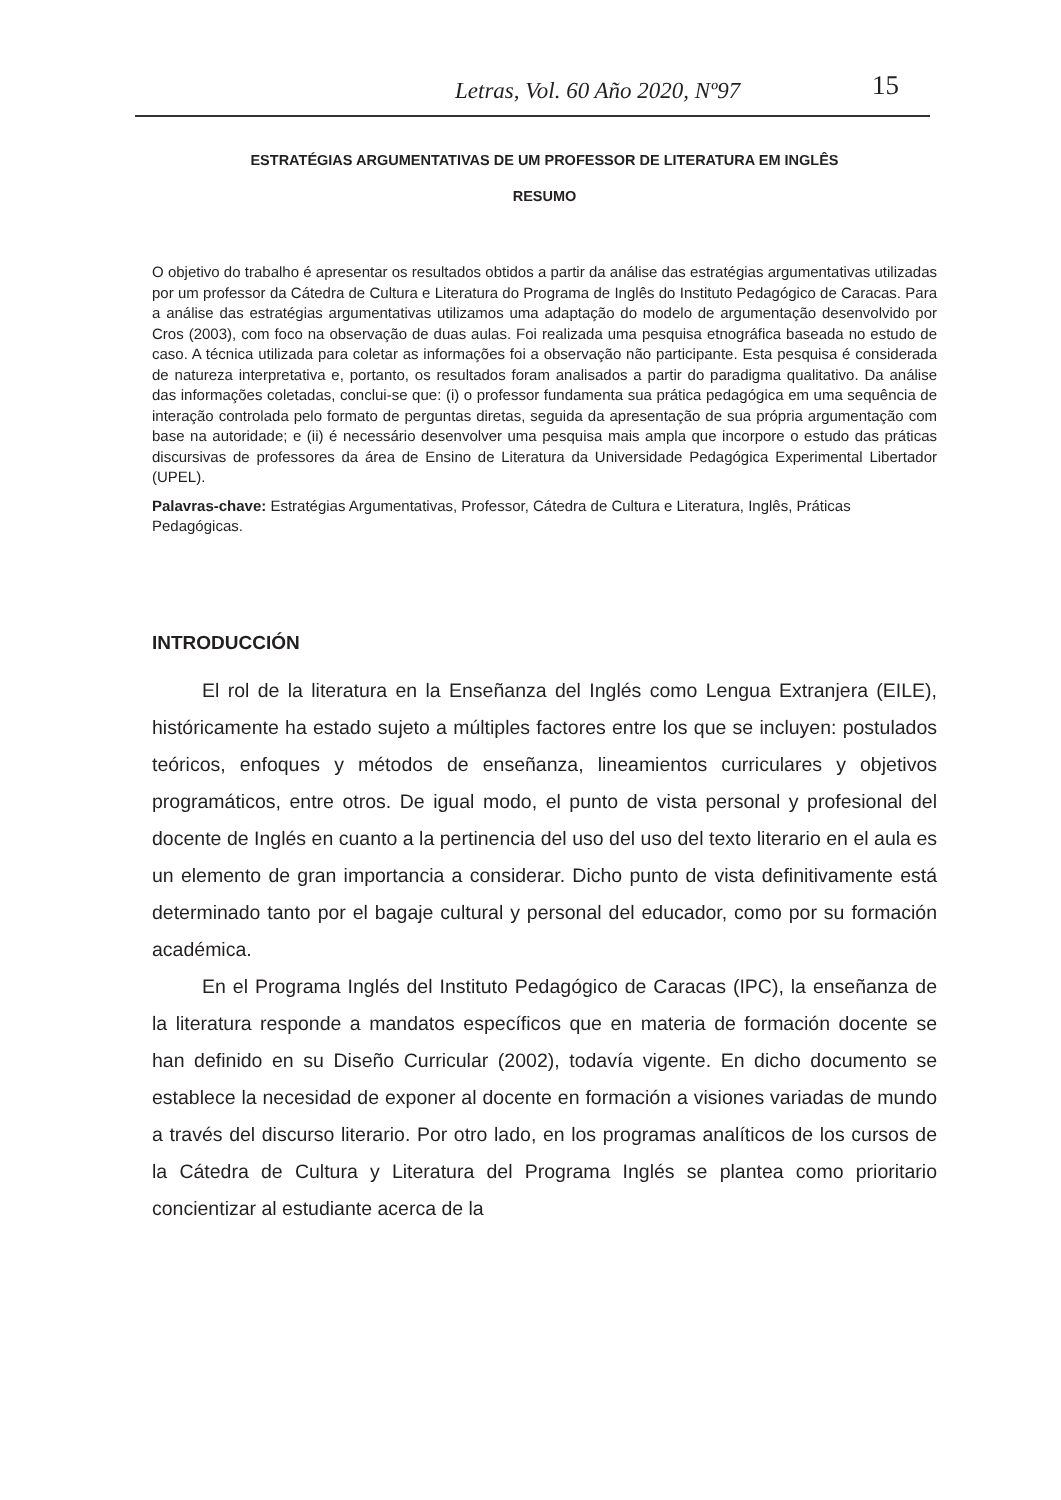Letras, Vol. 60 Año 2020, Nº97 15
ESTRATÉGIAS ARGUMENTATIVAS DE UM PROFESSOR DE LITERATURA EM INGLÊS
RESUMO
O objetivo do trabalho é apresentar os resultados obtidos a partir da análise das estratégias argumentativas utilizadas por um professor da Cátedra de Cultura e Literatura do Programa de Inglês do Instituto Pedagógico de Caracas. Para a análise das estratégias argumentativas utilizamos uma adaptação do modelo de argumentação desenvolvido por Cros (2003), com foco na observação de duas aulas. Foi realizada uma pesquisa etnográfica baseada no estudo de caso. A técnica utilizada para coletar as informações foi a observação não participante. Esta pesquisa é considerada de natureza interpretativa e, portanto, os resultados foram analisados a partir do paradigma qualitativo. Da análise das informações coletadas, conclui-se que: (i) o professor fundamenta sua prática pedagógica em uma sequência de interação controlada pelo formato de perguntas diretas, seguida da apresentação de sua própria argumentação com base na autoridade; e (ii) é necessário desenvolver uma pesquisa mais ampla que incorpore o estudo das práticas discursivas de professores da área de Ensino de Literatura da Universidade Pedagógica Experimental Libertador (UPEL).
Palavras-chave: Estratégias Argumentativas, Professor, Cátedra de Cultura e Literatura, Inglês, Práticas Pedagógicas.
INTRODUCCIÓN
El rol de la literatura en la Enseñanza del Inglés como Lengua Extranjera (EILE), históricamente ha estado sujeto a múltiples factores entre los que se incluyen: postulados teóricos, enfoques y métodos de enseñanza, lineamientos curriculares y objetivos programáticos, entre otros. De igual modo, el punto de vista personal y profesional del docente de Inglés en cuanto a la pertinencia del uso del uso del texto literario en el aula es un elemento de gran importancia a considerar. Dicho punto de vista definitivamente está determinado tanto por el bagaje cultural y personal del educador, como por su formación académica.
En el Programa Inglés del Instituto Pedagógico de Caracas (IPC), la enseñanza de la literatura responde a mandatos específicos que en materia de formación docente se han definido en su Diseño Curricular (2002), todavía vigente. En dicho documento se establece la necesidad de exponer al docente en formación a visiones variadas de mundo a través del discurso literario. Por otro lado, en los programas analíticos de los cursos de la Cátedra de Cultura y Literatura del Programa Inglés se plantea como prioritario concientizar al estudiante acerca de la